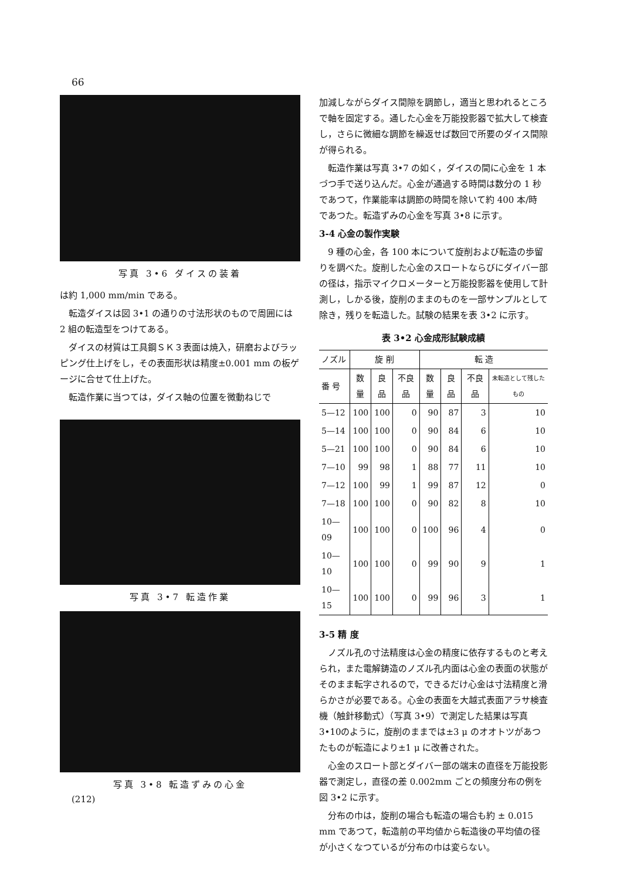66
写真 3•6 ダイスの装着
は約 1,000 mm/min である。
転造ダイスは図 3•1 の通りの寸法形状のもので周囲には 2 組の転造型をつけてある。
ダイスの材質は工具鋼ＳＫ３表面は焼入，研磨およびラッピング仕上げをし，その表面形状は精度±0.001 mm の板ゲージに合せて仕上げた。
転造作業に当つては，ダイス軸の位置を微動ねじで
写真 3•7 転造作業
写真 3•8 転造ずみの心金
加減しながらダイス間隙を調節し，適当と思われるところで軸を固定する。通した心金を万能投影器で拡大して検査し，さらに微細な調節を繰返せば数回で所要のダイス間隙が得られる。
転造作業は写真 3•7 の如く，ダイスの間に心金を 1 本づつ手で送り込んだ。心金が通過する時間は数分の 1 秒であつて，作業能率は調節の時間を除いて約 400 本/時 であつた。転造ずみの心金を写真 3•8 に示す。
3-4 心金の製作実験
9 種の心金，各 100 本について旋削および転造の歩留りを調べた。旋削した心金のスロートならびにダイバー部の径は，指示マイクロメーターと万能投影器を使用して計測し，しかる後，旋削のままのものを一部サンプルとして除き，残りを転造した。試験の結果を表 3•2 に示す。
表 3•2 心金成形試験成績
| ノズル | 旋 削 | | | 転 造 | | | |
| --- | --- | --- | --- | --- | --- | --- | --- |
| 番 号 | 数量 | 良品 | 不良品 | 数量 | 良品 | 不良品 | 未転造として残したもの |
| 5—12 | 100 | 100 | 0 | 90 | 87 | 3 | 10 |
| 5—14 | 100 | 100 | 0 | 90 | 84 | 6 | 10 |
| 5—21 | 100 | 100 | 0 | 90 | 84 | 6 | 10 |
| 7—10 | 99 | 98 | 1 | 88 | 77 | 11 | 10 |
| 7—12 | 100 | 99 | 1 | 99 | 87 | 12 | 0 |
| 7—18 | 100 | 100 | 0 | 90 | 82 | 8 | 10 |
| 10—09 | 100 | 100 | 0 | 100 | 96 | 4 | 0 |
| 10—10 | 100 | 100 | 0 | 99 | 90 | 9 | 1 |
| 10—15 | 100 | 100 | 0 | 99 | 96 | 3 | 1 |
3-5 精 度
ノズル孔の寸法精度は心金の精度に依存するものと考えられ，また電解鋳造のノズル孔内面は心金の表面の状態がそのまま転字されるので，できるだけ心金は寸法精度と滑らかさが必要である。心金の表面を大越式表面アラサ検査機（触針移動式）（写真 3•9）で測定した結果は写真3•10のように，旋削のままでは±3 μ のオオトツがあつたものが転造により±1 μ に改善された。
心金のスロート部とダイバー部の端末の直径を万能投影器で測定し，直径の差 0.002mm ごとの頻度分布の例を図 3•2 に示す。
分布の巾は，旋削の場合も転造の場合も約 ± 0.015 mm であつて，転造前の平均値から転造後の平均値の径が小さくなつているが分布の巾は変らない。
(212)